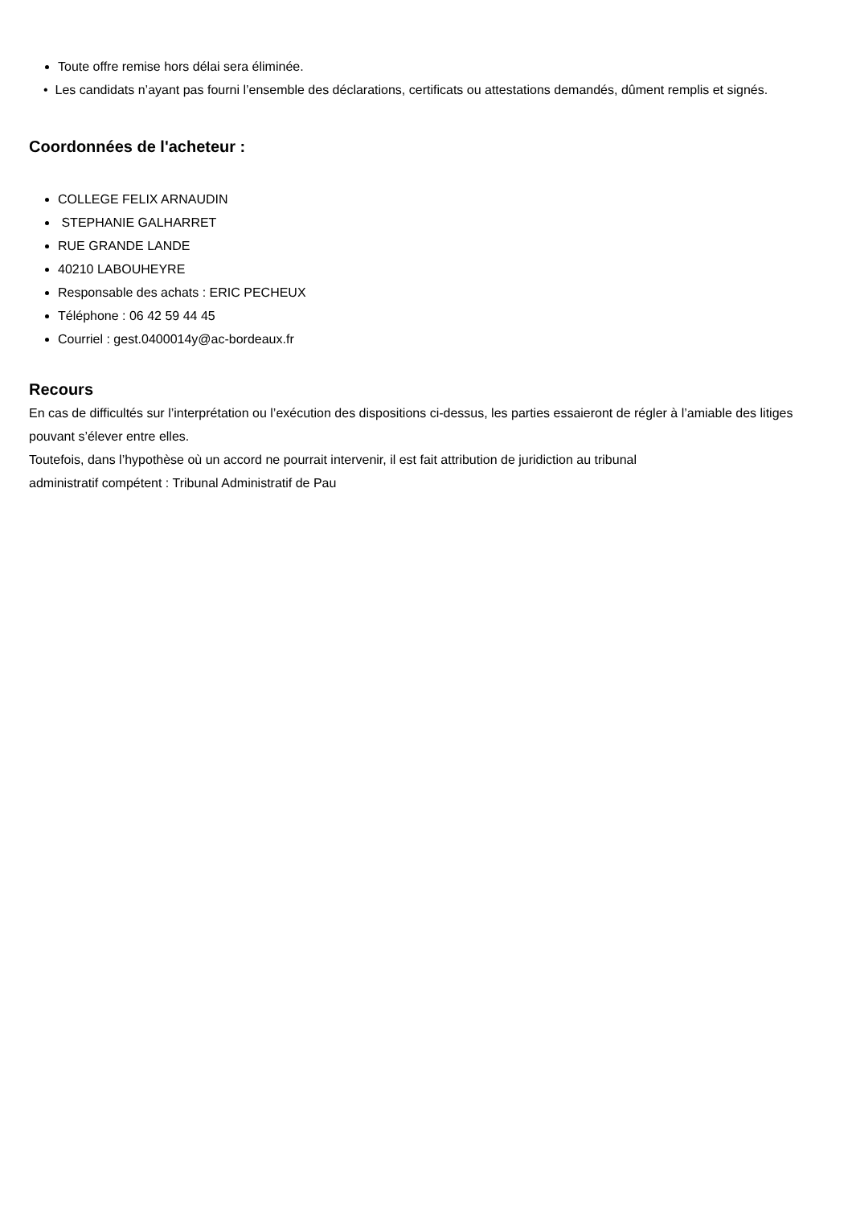Toute offre remise hors délai sera éliminée.
• Les candidats n’ayant pas fourni l’ensemble des déclarations, certificats ou attestations demandés, dûment remplis et signés.
Coordonnées de l'acheteur :
COLLEGE FELIX ARNAUDIN
STEPHANIE GALHARRET
RUE GRANDE LANDE
40210 LABOUHEYRE
Responsable des achats : ERIC PECHEUX
Téléphone : 06 42 59 44 45
Courriel : gest.0400014y@ac-bordeaux.fr
Recours
En cas de difficultés sur l’interprétation ou l’exécution des dispositions ci-dessus, les parties essaieront de régler à l’amiable des litiges pouvant s’élever entre elles.
Toutefois, dans l’hypothèse où un accord ne pourrait intervenir, il est fait attribution de juridiction au tribunal
administratif compétent : Tribunal Administratif de Pau